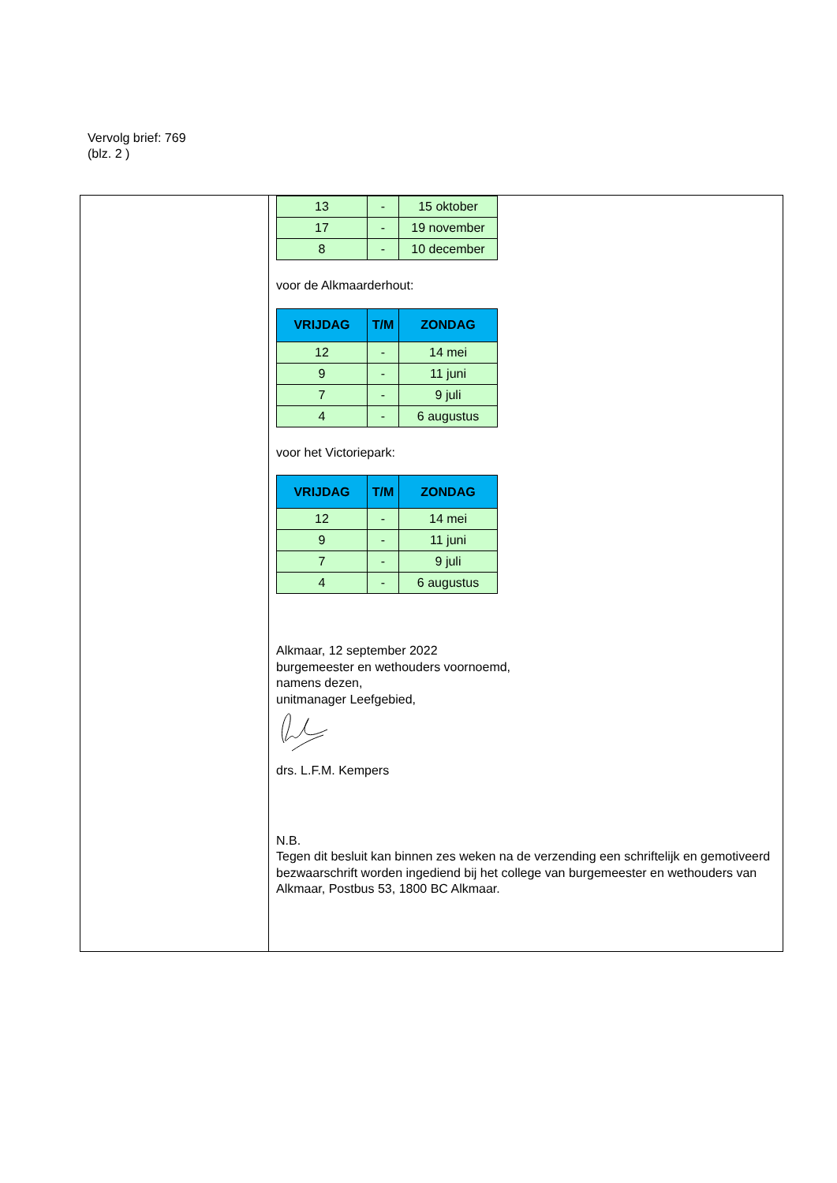Vervolg brief: 769
(blz. 2 )
| 13 | - | 15 oktober |
| 17 | - | 19 november |
| 8 | - | 10 december |
voor de Alkmaarderhout:
| VRIJDAG | T/M | ZONDAG |
| --- | --- | --- |
| 12 | - | 14 mei |
| 9 | - | 11 juni |
| 7 | - | 9 juli |
| 4 | - | 6 augustus |
voor het Victoriepark:
| VRIJDAG | T/M | ZONDAG |
| --- | --- | --- |
| 12 | - | 14 mei |
| 9 | - | 11 juni |
| 7 | - | 9 juli |
| 4 | - | 6 augustus |
Alkmaar, 12 september 2022
burgemeester en wethouders voornoemd,
namens dezen,
unitmanager Leefgebied,
drs. L.F.M. Kempers
N.B.
Tegen dit besluit kan binnen zes weken na de verzending een schriftelijk en gemotiveerd bezwaarschrift worden ingediend bij het college van burgemeester en wethouders van Alkmaar, Postbus 53, 1800 BC Alkmaar.